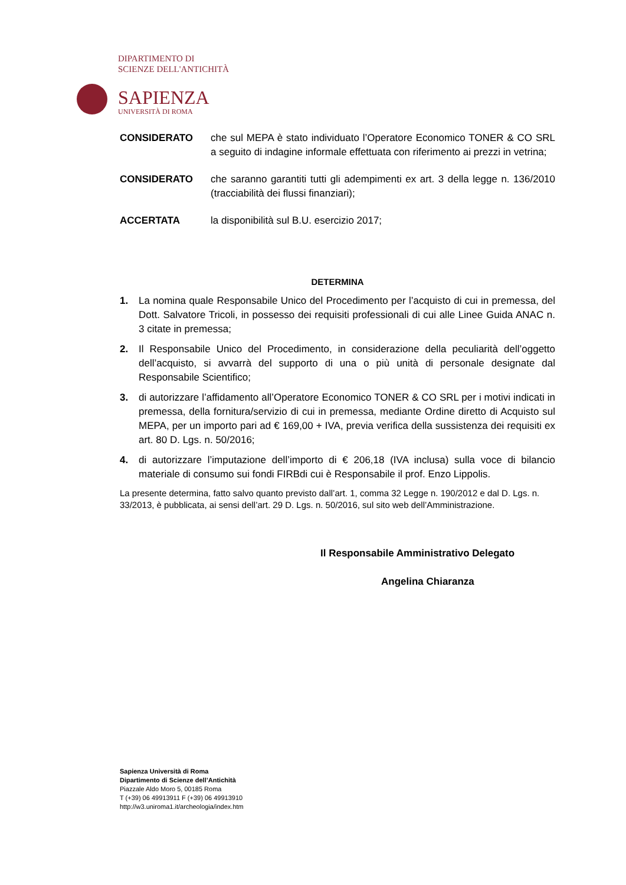DIPARTIMENTO DI
SCIENZE DELL'ANTICHITÀ
SAPIENZA
UNIVERSITÀ DI ROMA
CONSIDERATO che sul MEPA è stato individuato l’Operatore Economico TONER & CO SRL a seguito di indagine informale effettuata con riferimento ai prezzi in vetrina;
CONSIDERATO che saranno garantiti tutti gli adempimenti ex art. 3 della legge n. 136/2010 (tracciabilità dei flussi finanziari);
ACCERTATA la disponibilità sul B.U. esercizio 2017;
DETERMINA
1. La nomina quale Responsabile Unico del Procedimento per l’acquisto di cui in premessa, del Dott. Salvatore Tricoli, in possesso dei requisiti professionali di cui alle Linee Guida ANAC n. 3 citate in premessa;
2. Il Responsabile Unico del Procedimento, in considerazione della peculiarità dell’oggetto dell’acquisto, si avvarrà del supporto di una o più unità di personale designate dal Responsabile Scientifico;
3. di autorizzare l’affidamento all’Operatore Economico TONER & CO SRL per i motivi indicati in premessa, della fornitura/servizio di cui in premessa, mediante Ordine diretto di Acquisto sul MEPA, per un importo pari ad € 169,00 + IVA, previa verifica della sussistenza dei requisiti ex art. 80 D. Lgs. n. 50/2016;
4. di autorizzare l’imputazione dell’importo di € 206,18 (IVA inclusa) sulla voce di bilancio materiale di consumo sui fondi FIRBdi cui è Responsabile il prof. Enzo Lippolis.
La presente determina, fatto salvo quanto previsto dall’art. 1, comma 32 Legge n. 190/2012 e dal D. Lgs. n. 33/2013, è pubblicata, ai sensi dell’art. 29 D. Lgs. n. 50/2016, sul sito web dell’Amministrazione.
Il Responsabile Amministrativo Delegato
Angelina Chiaranza
Sapienza Università di Roma
Dipartimento di Scienze dell’Antichità
Piazzale Aldo Moro 5, 00185 Roma
T (+39) 06 49913911 F (+39) 06 49913910
http://w3.uniroma1.it/archeologia/index.htm